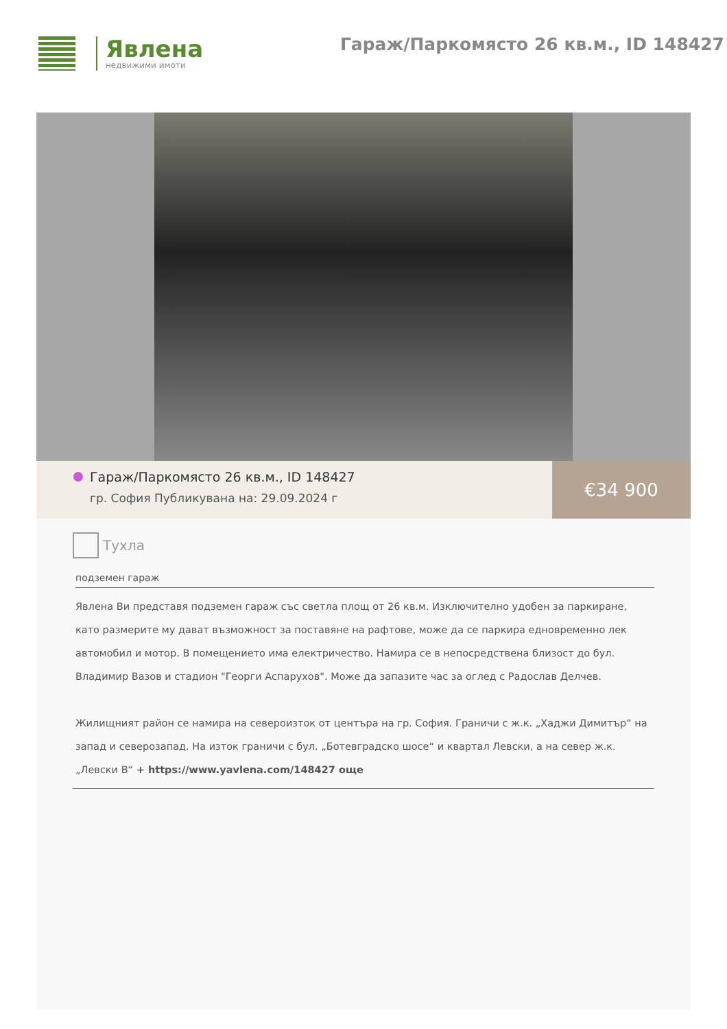Явлена
недвижими имоти
Гараж/Паркомясто 26 кв.м., ID 148427
Гараж/Паркомясто 26 кв.м., ID 148427
гр. София Публикувана на: 29.09.2024 г
€34 900
Тухла
подземен гараж
Явлена Ви представя подземен гараж със светла площ от 26 кв.м. Изключително удобен за паркиране, като размерите му дават възможност за поставяне на рафтове, може да се паркира едновременно лек автомобил и мотор. В помещението има електричество. Намира се в непосредствена близост до бул. Владимир Вазов и стадион "Георги Аспарухов". Може да запазите час за оглед с Радослав Делчев.
Жилищният район се намира на североизток от центъра на гр. София. Граничи с ж.к. „Хаджи Димитър“ на запад и северозапад. На изток граничи с бул. „Ботевградско шосе“ и квартал Левски, а на север ж.к. „Левски В“ + https://www.yavlena.com/148427 още